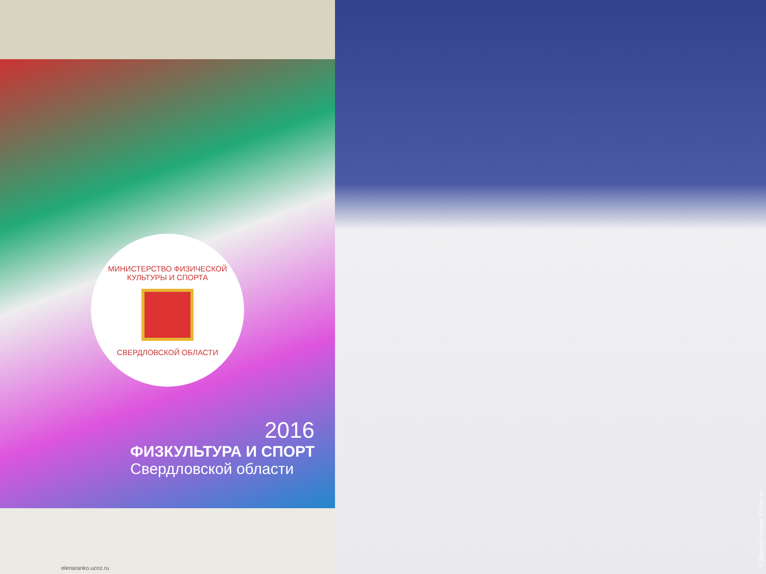МИНИСТЕРСТВО ФИЗИЧЕСКОЙ КУЛЬТУРЫ И СПОРТА
СВЕРДЛОВСКОЙ ОБЛАСТИ
2016
ФИЗКУЛЬТУРА И СПОРТ
Свердловской области
elenaranko.ucoz.ru
© Дмитрий Икунин, FSkate.ru